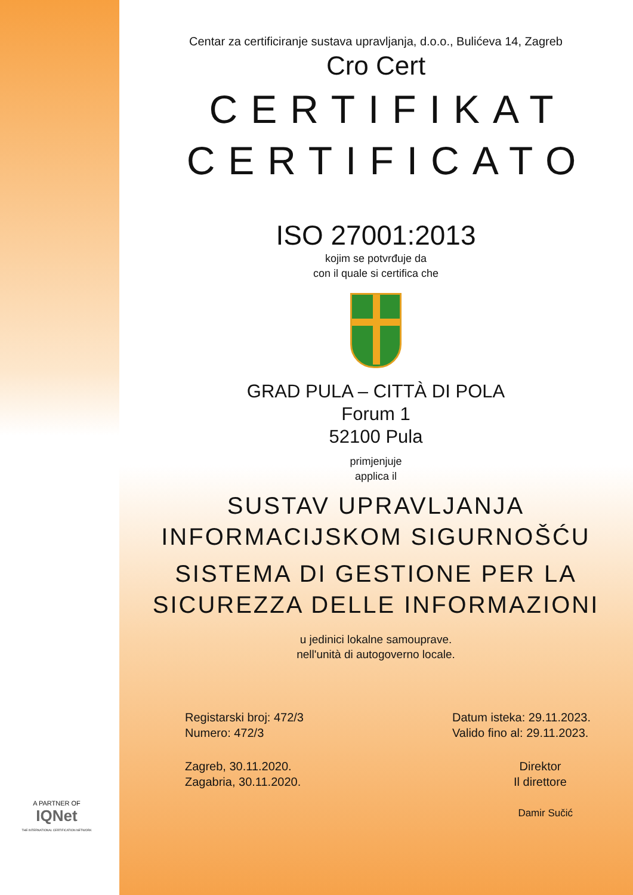Centar za certificiranje sustava upravljanja, d.o.o., Bulićeva 14, Zagreb
Cro Cert
CERTIFIKAT
CERTIFICATO
ISO 27001:2013
kojim se potvrđuje da
con il quale si certifica che
GRAD PULA – CITTÀ DI POLA
Forum 1
52100 Pula
primjenjuje
applica il
SUSTAV UPRAVLJANJA
INFORMACIJSKOM SIGURNOŠĆU
SISTEMA DI GESTIONE PER LA
SICUREZZA DELLE INFORMAZIONI
u jedinici lokalne samouprave.
nell'unità di autogoverno locale.
Registarski broj: 472/3
Numero: 472/3
Datum isteka: 29.11.2023.
Valido fino al: 29.11.2023.
Zagreb, 30.11.2020.
Zagabria, 30.11.2020.
Direktor
Il direttore
Damir Sučić
A PARTNER OF
IQNet
THE INTERNATIONAL CERTIFICATION NETWORK